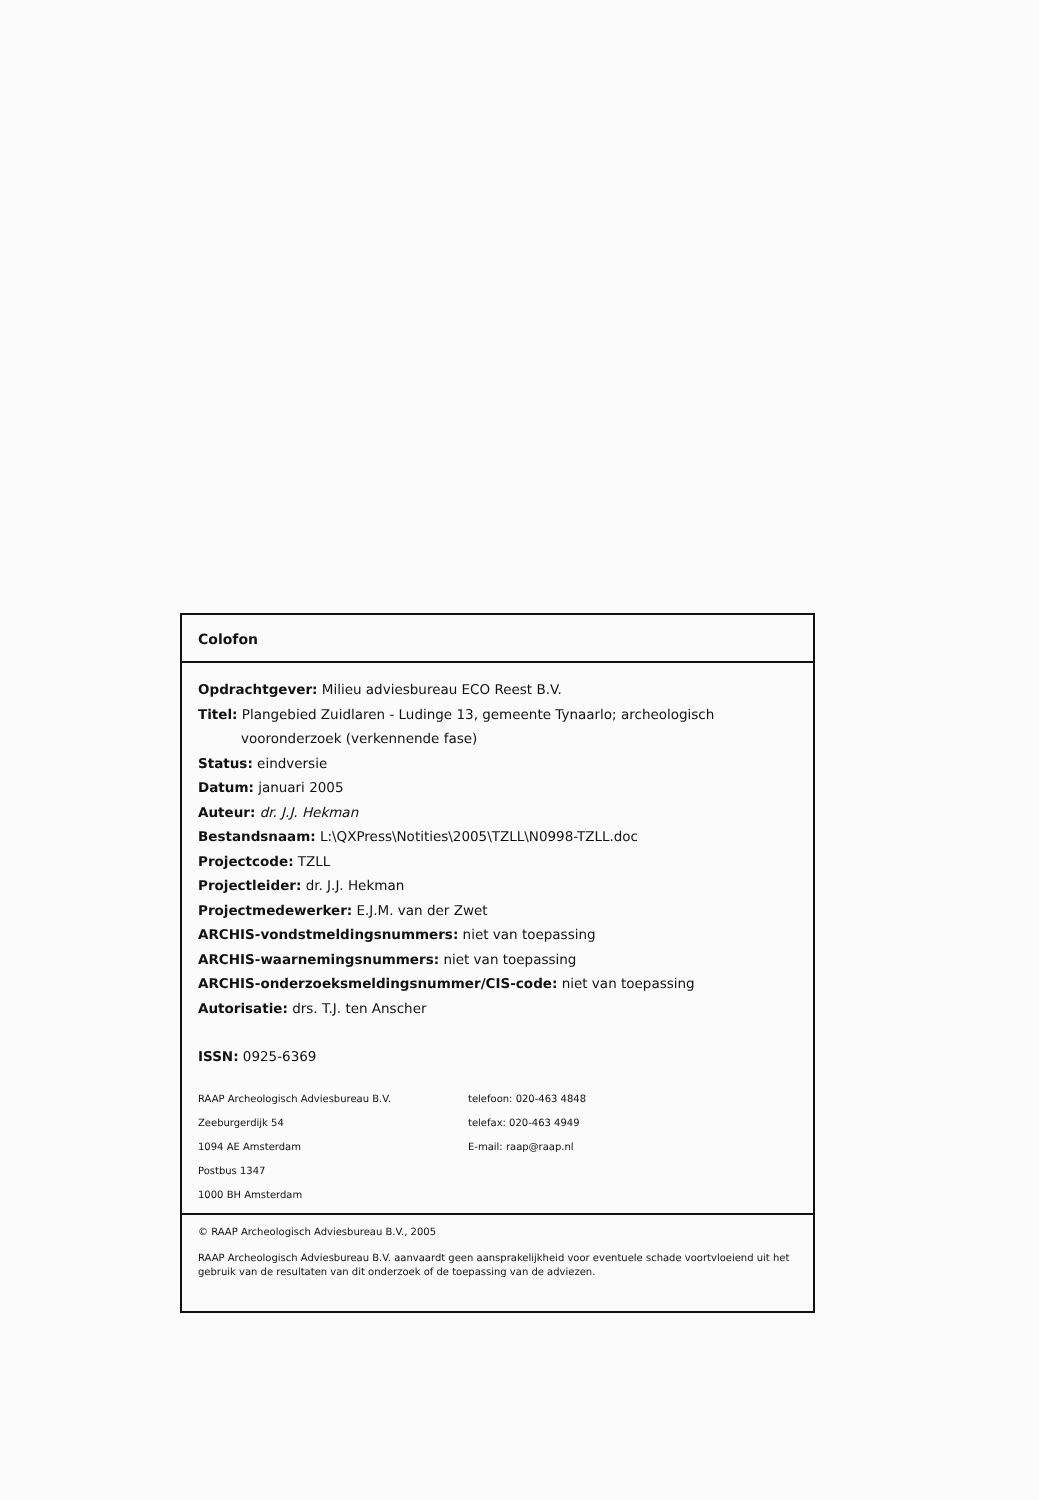Colofon
Opdrachtgever: Milieu adviesbureau ECO Reest B.V.
Titel: Plangebied Zuidlaren - Ludinge 13, gemeente Tynaarlo; archeologisch
vooronderzoek (verkennende fase)
Status: eindversie
Datum: januari 2005
Auteur: dr. J.J. Hekman
Bestandsnaam: L:\QXPress\Notities\2005\TZLL\N0998-TZLL.doc
Projectcode: TZLL
Projectleider: dr. J.J. Hekman
Projectmedewerker: E.J.M. van der Zwet
ARCHIS-vondstmeldingsnummers: niet van toepassing
ARCHIS-waarnemingsnummers: niet van toepassing
ARCHIS-onderzoeksmeldingsnummer/CIS-code: niet van toepassing
Autorisatie: drs. T.J. ten Anscher
ISSN: 0925-6369
RAAP Archeologisch Adviesbureau B.V.
Zeeburgerdijk 54
1094 AE Amsterdam
Postbus 1347
1000 BH Amsterdam
telefoon: 020-463 4848
telefax: 020-463 4949
E-mail: raap@raap.nl
© RAAP Archeologisch Adviesbureau B.V., 2005
RAAP Archeologisch Adviesbureau B.V. aanvaardt geen aansprakelijkheid voor eventuele schade voortvloeiend uit het gebruik van de resultaten van dit onderzoek of de toepassing van de adviezen.